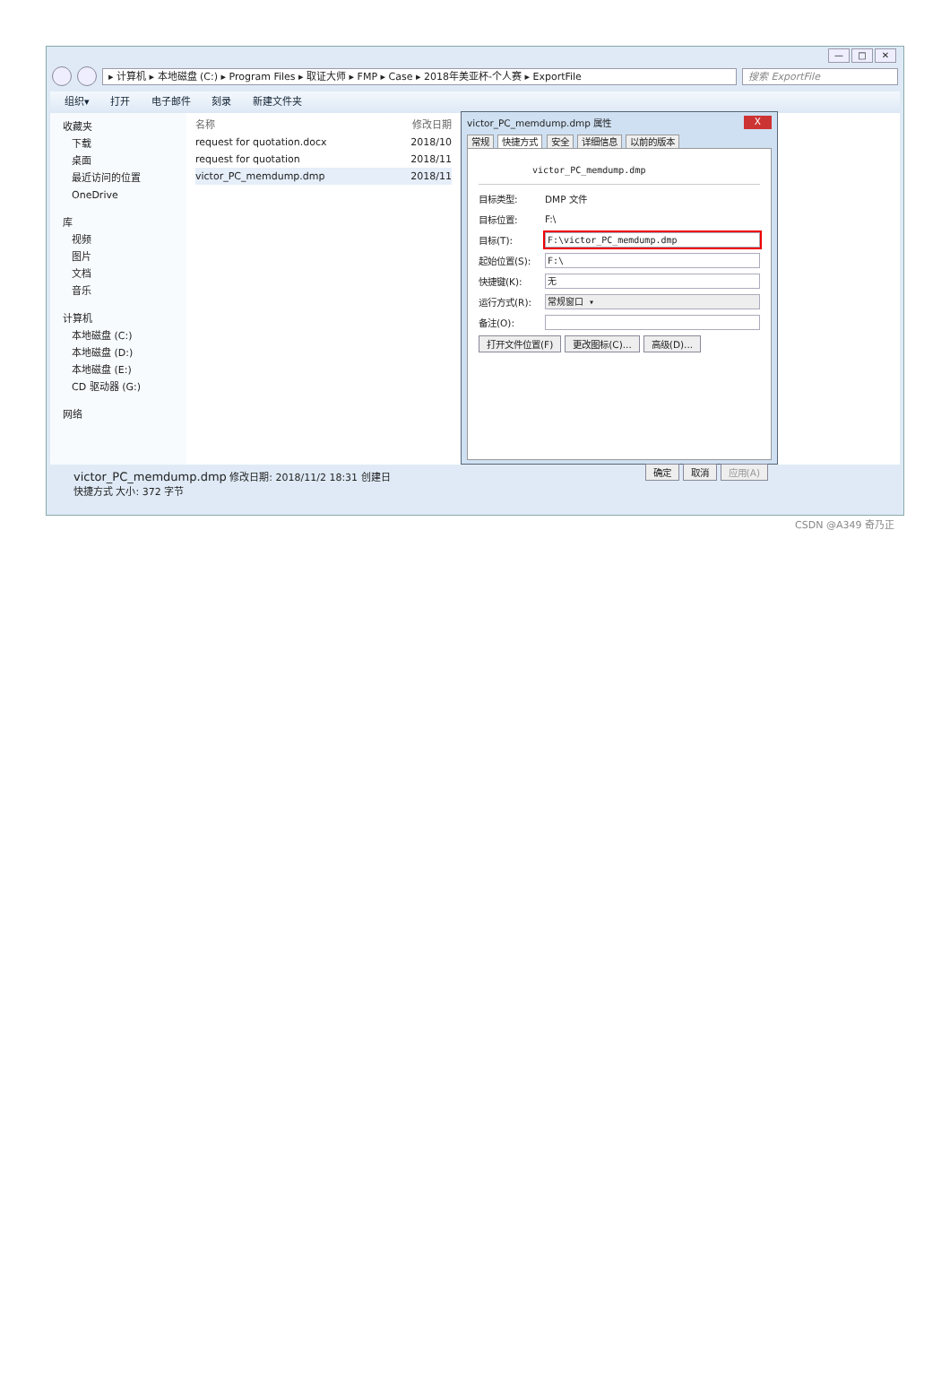— □ ✕
▸ 计算机 ▸ 本地磁盘 (C:) ▸ Program Files ▸ 取证大师 ▸ FMP ▸ Case ▸ 2018年美亚杯-个人赛 ▸ ExportFile 搜索 ExportFile
组织▾ 打开 电子邮件 刻录 新建文件夹
收藏夹
下载
桌面
最近访问的位置
OneDrive
库
视频
图片
文档
音乐
计算机
本地磁盘 (C:)
本地磁盘 (D:)
本地磁盘 (E:)
CD 驱动器 (G:)
网络
名称 修改日期
request for quotation.docx 2018/10
request for quotation 2018/11
victor_PC_memdump.dmp 2018/11
victor_PC_memdump.dmp 属性 X
常规 快捷方式 安全 详细信息 以前的版本
victor_PC_memdump.dmp
目标类型: DMP 文件
目标位置: F:\
目标(T):
F:\victor_PC_memdump.dmp
起始位置(S):
F:\
快捷键(K):
无
运行方式(R):
常规窗口 ▾
备注(O):
打开文件位置(F) 更改图标(C)... 高级(D)...
确定 取消 应用(A)
victor_PC_memdump.dmp 修改日期: 2018/11/2 18:31 创建日
快捷方式 大小: 372 字节
CSDN @A349 奇乃正